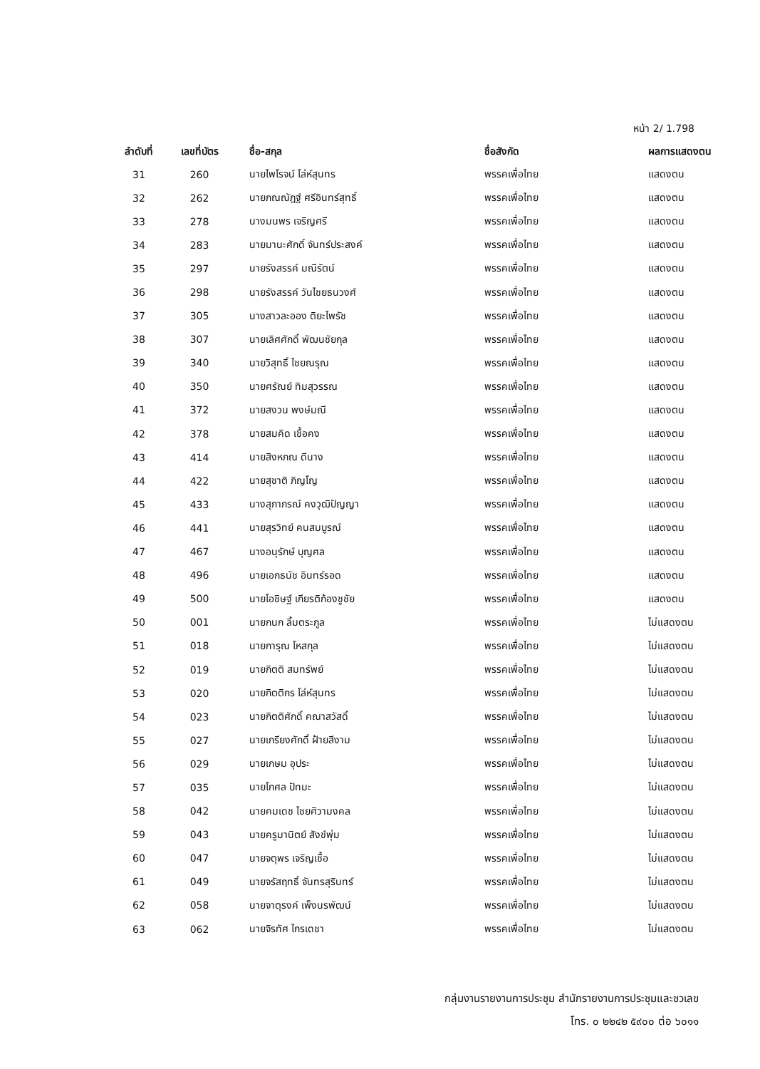หน้า 2/ 1.798
| ลำดับที่ | เลขที่บัตร | ชื่อ-สกุล | ชื่อสังกัด | ผลการแสดงตน |
| --- | --- | --- | --- | --- |
| 31 | 260 | นายไพโรจน์ โล่ห์สุนทร | พรรคเพื่อไทย | แสดงตน |
| 32 | 262 | นายภณณัฎฐ์ ศรีอินทร์สุทธิ์ | พรรคเพื่อไทย | แสดงตน |
| 33 | 278 | นางมนพร เจริญศรี | พรรคเพื่อไทย | แสดงตน |
| 34 | 283 | นายมานะศักดิ์ จันทร์ประสงค์ | พรรคเพื่อไทย | แสดงตน |
| 35 | 297 | นายรังสรรค์ มณีรัตน์ | พรรคเพื่อไทย | แสดงตน |
| 36 | 298 | นายรังสรรค์ วันไชยธนวงศ์ | พรรคเพื่อไทย | แสดงตน |
| 37 | 305 | นางสาวละออง ติยะไพรัช | พรรคเพื่อไทย | แสดงตน |
| 38 | 307 | นายเลิศศักดิ์ พัฒนชัยกุล | พรรคเพื่อไทย | แสดงตน |
| 39 | 340 | นายวิสุทธิ์ ไชยณรุณ | พรรคเพื่อไทย | แสดงตน |
| 40 | 350 | นายศรัณย์ ทิมสุวรรณ | พรรคเพื่อไทย | แสดงตน |
| 41 | 372 | นายสงวน พงษ์มณี | พรรคเพื่อไทย | แสดงตน |
| 42 | 378 | นายสมคิด เชื้อคง | พรรคเพื่อไทย | แสดงตน |
| 43 | 414 | นายสิงหภณ ดีนาง | พรรคเพื่อไทย | แสดงตน |
| 44 | 422 | นายสุชาติ ภิญโญ | พรรคเพื่อไทย | แสดงตน |
| 45 | 433 | นางสุภาภรณ์ คงวุฒิปัญญา | พรรคเพื่อไทย | แสดงตน |
| 46 | 441 | นายสุรวิทย์ คนสมบูรณ์ | พรรคเพื่อไทย | แสดงตน |
| 47 | 467 | นางอนุรักษ์ บุญศล | พรรคเพื่อไทย | แสดงตน |
| 48 | 496 | นายเอกธนัช อินทร์รอด | พรรคเพื่อไทย | แสดงตน |
| 49 | 500 | นายโอชิษฐ์ เกียรติก้องชูชัย | พรรคเพื่อไทย | แสดงตน |
| 50 | 001 | นายกนก ลิ้มตระกูล | พรรคเพื่อไทย | ไม่แสดงตน |
| 51 | 018 | นายการุณ โหสกุล | พรรคเพื่อไทย | ไม่แสดงตน |
| 52 | 019 | นายกิตติ สมทรัพย์ | พรรคเพื่อไทย | ไม่แสดงตน |
| 53 | 020 | นายกิตติกร โล่ห์สุนทร | พรรคเพื่อไทย | ไม่แสดงตน |
| 54 | 023 | นายกิตติศักดิ์ คณาสวัสดิ์ | พรรคเพื่อไทย | ไม่แสดงตน |
| 55 | 027 | นายเกรียงศักดิ์ ฝ้ายสีงาม | พรรคเพื่อไทย | ไม่แสดงตน |
| 56 | 029 | นายเกษม อุประ | พรรคเพื่อไทย | ไม่แสดงตน |
| 57 | 035 | นายโกศล ปัทมะ | พรรคเพื่อไทย | ไม่แสดงตน |
| 58 | 042 | นายคมเดช ไชยศิวามงคล | พรรคเพื่อไทย | ไม่แสดงตน |
| 59 | 043 | นายครูมานิตย์ สังข์พุ่ม | พรรคเพื่อไทย | ไม่แสดงตน |
| 60 | 047 | นายจตุพร เจริญเชื้อ | พรรคเพื่อไทย | ไม่แสดงตน |
| 61 | 049 | นายจรัสฤทธิ์ จันทรสุรินทร์ | พรรคเพื่อไทย | ไม่แสดงตน |
| 62 | 058 | นายจาตุรงค์ เพ็งนรพัฒน์ | พรรคเพื่อไทย | ไม่แสดงตน |
| 63 | 062 | นายจิรทัศ ไกรเดชา | พรรคเพื่อไทย | ไม่แสดงตน |
กลุ่มงานรายงานการประชุม สำนักรายงานการประชุมและชวเลข
โทร. ๐ ๒๒๔๒ ๕๙๐๐ ต่อ ๖๐๑๑